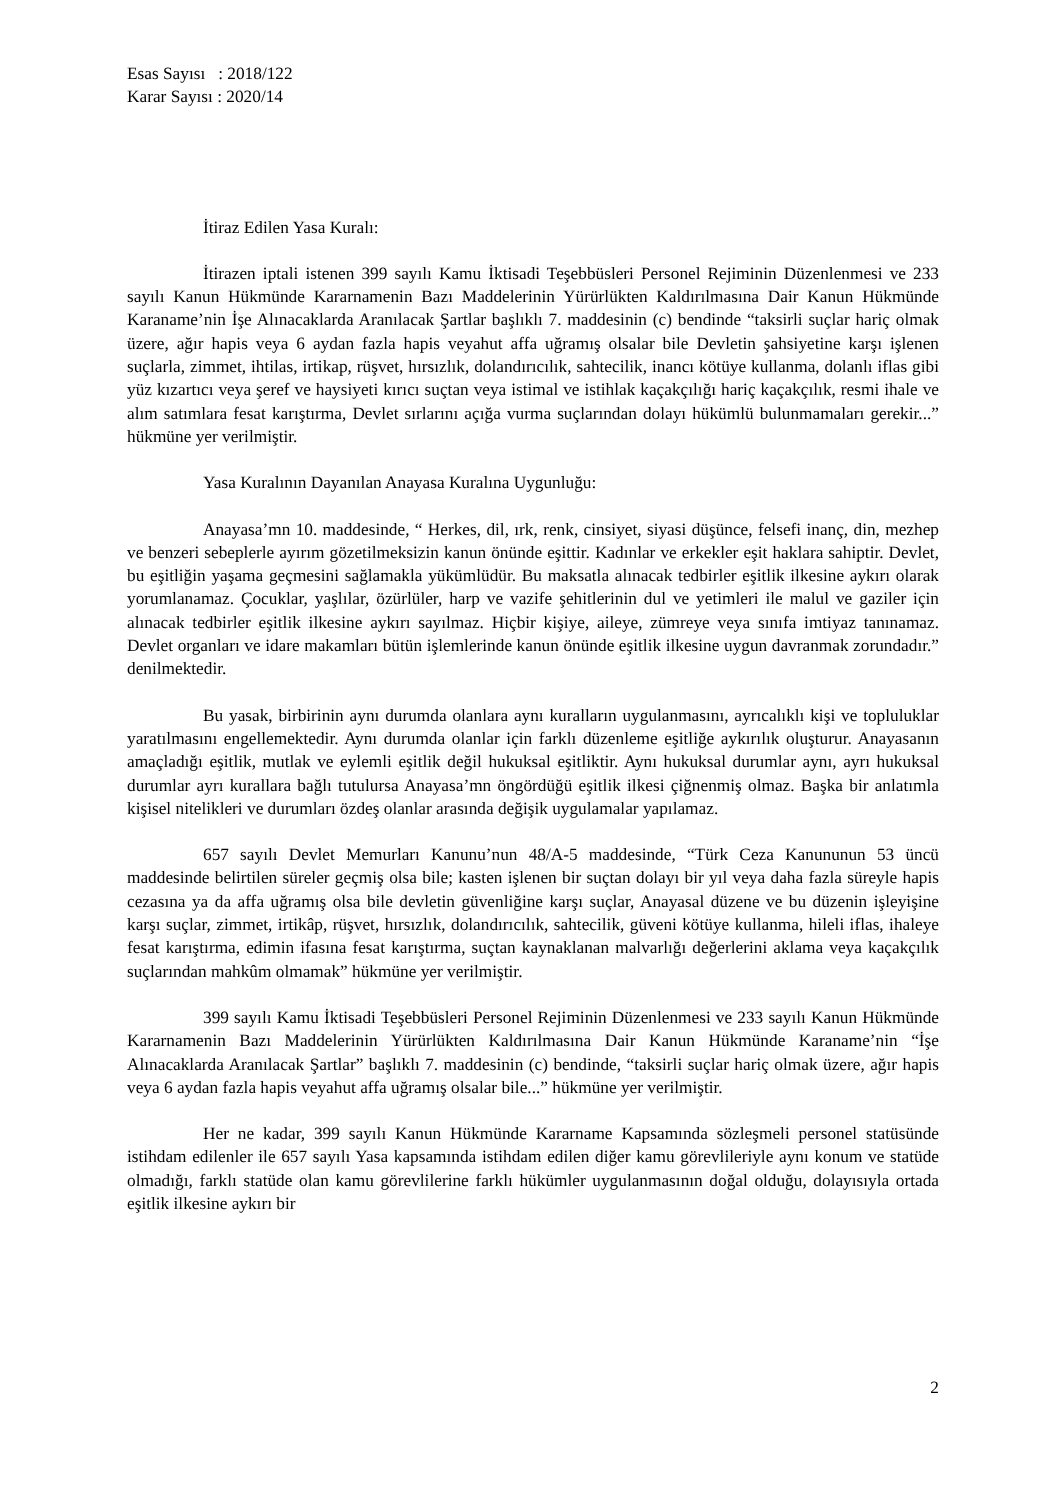Esas Sayısı : 2018/122
Karar Sayısı : 2020/14
İtiraz Edilen Yasa Kuralı:
İtirazen iptali istenen 399 sayılı Kamu İktisadi Teşebbüsleri Personel Rejiminin Düzenlenmesi ve 233 sayılı Kanun Hükmünde Kararnamenin Bazı Maddelerinin Yürürlükten Kaldırılmasına Dair Kanun Hükmünde Karaname’nin İşe Alınacaklarda Aranılacak Şartlar başlıklı 7. maddesinin (c) bendinde “taksirli suçlar hariç olmak üzere, ağır hapis veya 6 aydan fazla hapis veyahut affa uğramış olsalar bile Devletin şahsiyetine karşı işlenen suçlarla, zimmet, ihtilas, irtikap, rüşvet, hırsızlık, dolandırıcılık, sahtecilik, inancı kötüye kullanma, dolanlı iflas gibi yüz kızartıcı veya şeref ve haysiyeti kırıcı suçtan veya istimal ve istihlak kaçakçılığı hariç kaçakçılık, resmi ihale ve alım satımlara fesat karıştırma, Devlet sırlarını açığa vurma suçlarından dolayı hükümlü bulunmamaları gerekir...” hükmüne yer verilmiştir.
Yasa Kuralının Dayanılan Anayasa Kuralına Uygunluğu:
Anayasa’mn 10. maddesinde, “ Herkes, dil, ırk, renk, cinsiyet, siyasi düşünce, felsefi inanç, din, mezhep ve benzeri sebeplerle ayırım gözetilmeksizin kanun önünde eşittir. Kadınlar ve erkekler eşit haklara sahiptir. Devlet, bu eşitliğin yaşama geçmesini sağlamakla yükümlüdür. Bu maksatla alınacak tedbirler eşitlik ilkesine aykırı olarak yorumlanamaz. Çocuklar, yaşlılar, özürlüler, harp ve vazife şehitlerinin dul ve yetimleri ile malul ve gaziler için alınacak tedbirler eşitlik ilkesine aykırı sayılmaz. Hiçbir kişiye, aileye, zümreye veya sınıfa imtiyaz tanınamaz. Devlet organları ve idare makamları bütün işlemlerinde kanun önünde eşitlik ilkesine uygun davranmak zorundadır.” denilmektedir.
Bu yasak, birbirinin aynı durumda olanlara aynı kuralların uygulanmasını, ayrıcalıklı kişi ve topluluklar yaratılmasını engellemektedir. Aynı durumda olanlar için farklı düzenleme eşitliğe aykırılık oluşturur. Anayasanın amaçladığı eşitlik, mutlak ve eylemli eşitlik değil hukuksal eşitliktir. Aynı hukuksal durumlar aynı, ayrı hukuksal durumlar ayrı kurallara bağlı tutulursa Anayasa’mn öngördüğü eşitlik ilkesi çiğnenmiş olmaz. Başka bir anlatımla kişisel nitelikleri ve durumları özdeş olanlar arasında değişik uygulamalar yapılamaz.
657 sayılı Devlet Memurları Kanunu’nun 48/A-5 maddesinde, “Türk Ceza Kanununun 53 üncü maddesinde belirtilen süreler geçmiş olsa bile; kasten işlenen bir suçtan dolayı bir yıl veya daha fazla süreyle hapis cezasına ya da affa uğramış olsa bile devletin güvenliğine karşı suçlar, Anayasal düzene ve bu düzenin işleyişine karşı suçlar, zimmet, irtikâp, rüşvet, hırsızlık, dolandırıcılık, sahtecilik, güveni kötüye kullanma, hileli iflas, ihaleye fesat karıştırma, edimin ifasına fesat karıştırma, suçtan kaynaklanan malvarlığı değerlerini aklama veya kaçakçılık suçlarından mahkûm olmamak” hükmüne yer verilmiştir.
399 sayılı Kamu İktisadi Teşebbüsleri Personel Rejiminin Düzenlenmesi ve 233 sayılı Kanun Hükmünde Kararnamenin Bazı Maddelerinin Yürürlükten Kaldırılmasına Dair Kanun Hükmünde Karaname’nin “İşe Alınacaklarda Aranılacak Şartlar” başlıklı 7. maddesinin (c) bendinde, “taksirli suçlar hariç olmak üzere, ağır hapis veya 6 aydan fazla hapis veyahut affa uğramış olsalar bile...” hükmüne yer verilmiştir.
Her ne kadar, 399 sayılı Kanun Hükmünde Kararname Kapsamında sözleşmeli personel statüsünde istihdam edilenler ile 657 sayılı Yasa kapsamında istihdam edilen diğer kamu görevlileriyle aynı konum ve statüde olmadığı, farklı statüde olan kamu görevlilerine farklı hükümler uygulanmasının doğal olduğu, dolayısıyla ortada eşitlik ilkesine aykırı bir
2